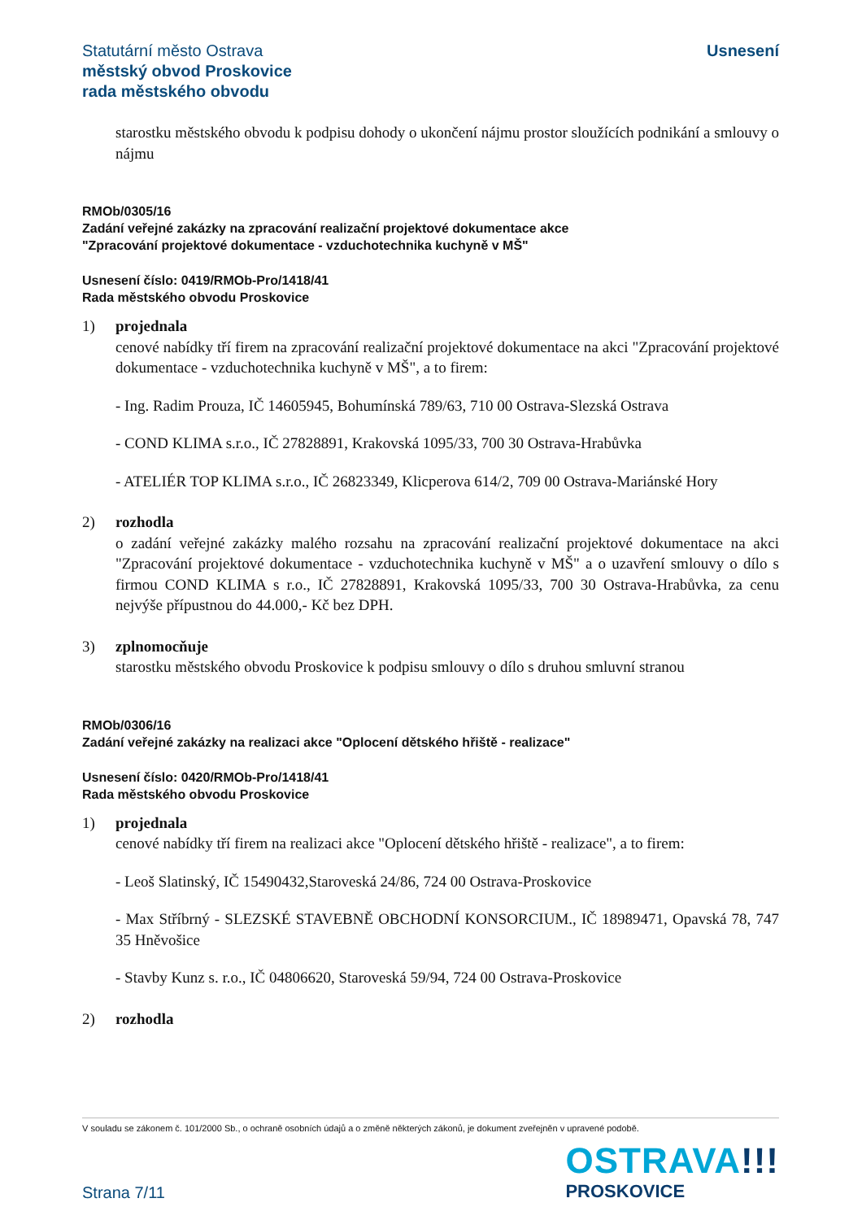Statutární město Ostrava
městský obvod Proskovice
rada městského obvodu
Usnesení
starostku městského obvodu k podpisu dohody o ukončení nájmu prostor sloužících podnikání a smlouvy o nájmu
RMOb/0305/16
Zadání veřejné zakázky na zpracování realizační projektové dokumentace akce
"Zpracování projektové dokumentace - vzduchotechnika kuchyně v MŠ"
Usnesení číslo: 0419/RMOb-Pro/1418/41
Rada městského obvodu Proskovice
1) projednala
cenové nabídky tří firem na zpracování realizační projektové dokumentace na akci "Zpracování projektové dokumentace - vzduchotechnika kuchyně v MŠ", a to firem:
- Ing. Radim Prouza, IČ 14605945, Bohumínská 789/63, 710 00 Ostrava-Slezská Ostrava
- COND KLIMA s.r.o., IČ 27828891, Krakovská 1095/33, 700 30 Ostrava-Hrabůvka
- ATELIÉR TOP KLIMA s.r.o., IČ 26823349, Klicperova 614/2, 709 00 Ostrava-Mariánské Hory
2) rozhodla
o zadání veřejné zakázky malého rozsahu na zpracování realizační projektové dokumentace na akci "Zpracování projektové dokumentace - vzduchotechnika kuchyně v MŠ" a o uzavření smlouvy o dílo s firmou COND KLIMA s r.o., IČ 27828891, Krakovská 1095/33, 700 30 Ostrava-Hrabůvka, za cenu nejvýše přípustnou do 44.000,- Kč bez DPH.
3) zplnomocňuje
starostku městského obvodu Proskovice k podpisu smlouvy o dílo s druhou smluvní stranou
RMOb/0306/16
Zadání veřejné zakázky na realizaci akce "Oplocení dětského hřiště - realizace"
Usnesení číslo: 0420/RMOb-Pro/1418/41
Rada městského obvodu Proskovice
1) projednala
cenové nabídky tří firem na realizaci akce "Oplocení dětského hřiště - realizace", a to firem:
- Leoš Slatinský, IČ 15490432,Staroveská 24/86, 724 00 Ostrava-Proskovice
- Max Stříbrný - SLEZSKÉ STAVEBNĚ OBCHODNÍ KONSORCIUM., IČ 18989471, Opavská 78, 747 35 Hněvošice
- Stavby Kunz s. r.o., IČ 04806620, Staroveská 59/94, 724 00 Ostrava-Proskovice
2) rozhodla
V souladu se zákonem č. 101/2000 Sb., o ochraně osobních údajů a o změně některých zákonů, je dokument zveřejněn v upravené podobě.
Strana 7/11
OSTRAVA!!!
PROSKOVICE